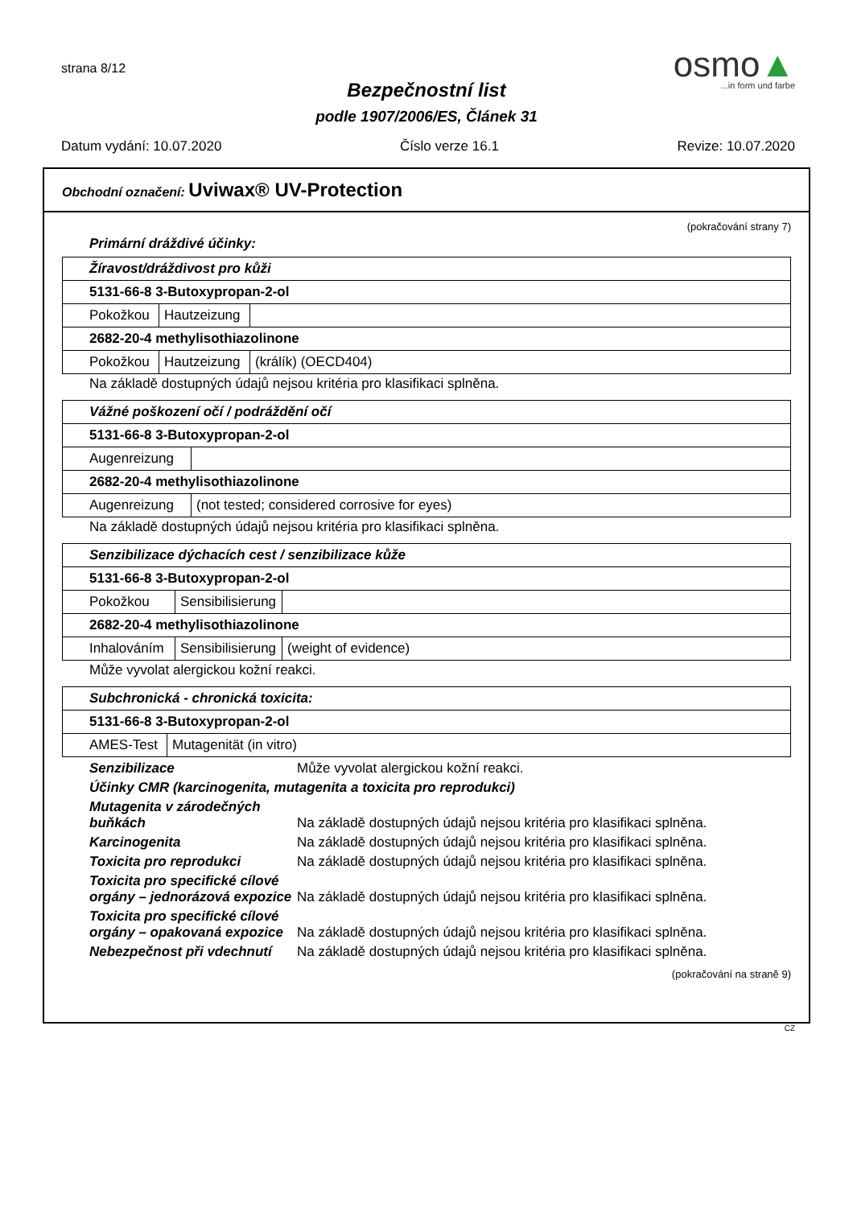strana 8/12
Bezpečnostní list
podle 1907/2006/ES, Článek 31
osmo▲
...in form und farbe
Datum vydání: 10.07.2020 Číslo verze 16.1 Revize: 10.07.2020
Obchodní označení: Uviwax® UV-Protection
(pokračování strany 7)
Primární dráždivé účinky:
| Žíravost/dráždivost pro kůži | | |
| 5131-66-8 3-Butoxypropan-2-ol | | |
| Pokožkou | Hautzeizung | |
| 2682-20-4 methylisothiazolinone | | |
| Pokožkou | Hautzeizung | (králík) (OECD404) |
Na základě dostupných údajů nejsou kritéria pro klasifikaci splněna.
| Vážné poškození očí / podráždění očí | |
| 5131-66-8 3-Butoxypropan-2-ol | |
| Augenreizung | |
| 2682-20-4 methylisothiazolinone | |
| Augenreizung | (not tested; considered corrosive for eyes) |
Na základě dostupných údajů nejsou kritéria pro klasifikaci splněna.
| Senzibilizace dýchacích cest / senzibilizace kůže | | |
| 5131-66-8 3-Butoxypropan-2-ol | | |
| Pokožkou | Sensibilisierung | |
| 2682-20-4 methylisothiazolinone | | |
| Inhalováním | Sensibilisierung | (weight of evidence) |
Může vyvolat alergickou kožní reakci.
| Subchronická - chronická toxicita: | |
| 5131-66-8 3-Butoxypropan-2-ol | |
| AMES-Test | Mutagenität (in vitro) |
Senzibilizace
Může vyvolat alergickou kožní reakci.
Účinky CMR (karcinogenita, mutagenita a toxicita pro reprodukci)
Mutagenita v zárodečných buňkách
Na základě dostupných údajů nejsou kritéria pro klasifikaci splněna.
Karcinogenita
Na základě dostupných údajů nejsou kritéria pro klasifikaci splněna.
Toxicita pro reprodukci
Na základě dostupných údajů nejsou kritéria pro klasifikaci splněna.
Toxicita pro specifické cílové orgány – jednorázová expozice
Na základě dostupných údajů nejsou kritéria pro klasifikaci splněna.
Toxicita pro specifické cílové orgány – opakovaná expozice
Na základě dostupných údajů nejsou kritéria pro klasifikaci splněna.
Nebezpečnost při vdechnutí
Na základě dostupných údajů nejsou kritéria pro klasifikaci splněna.
(pokračování na straně 9)
CZ